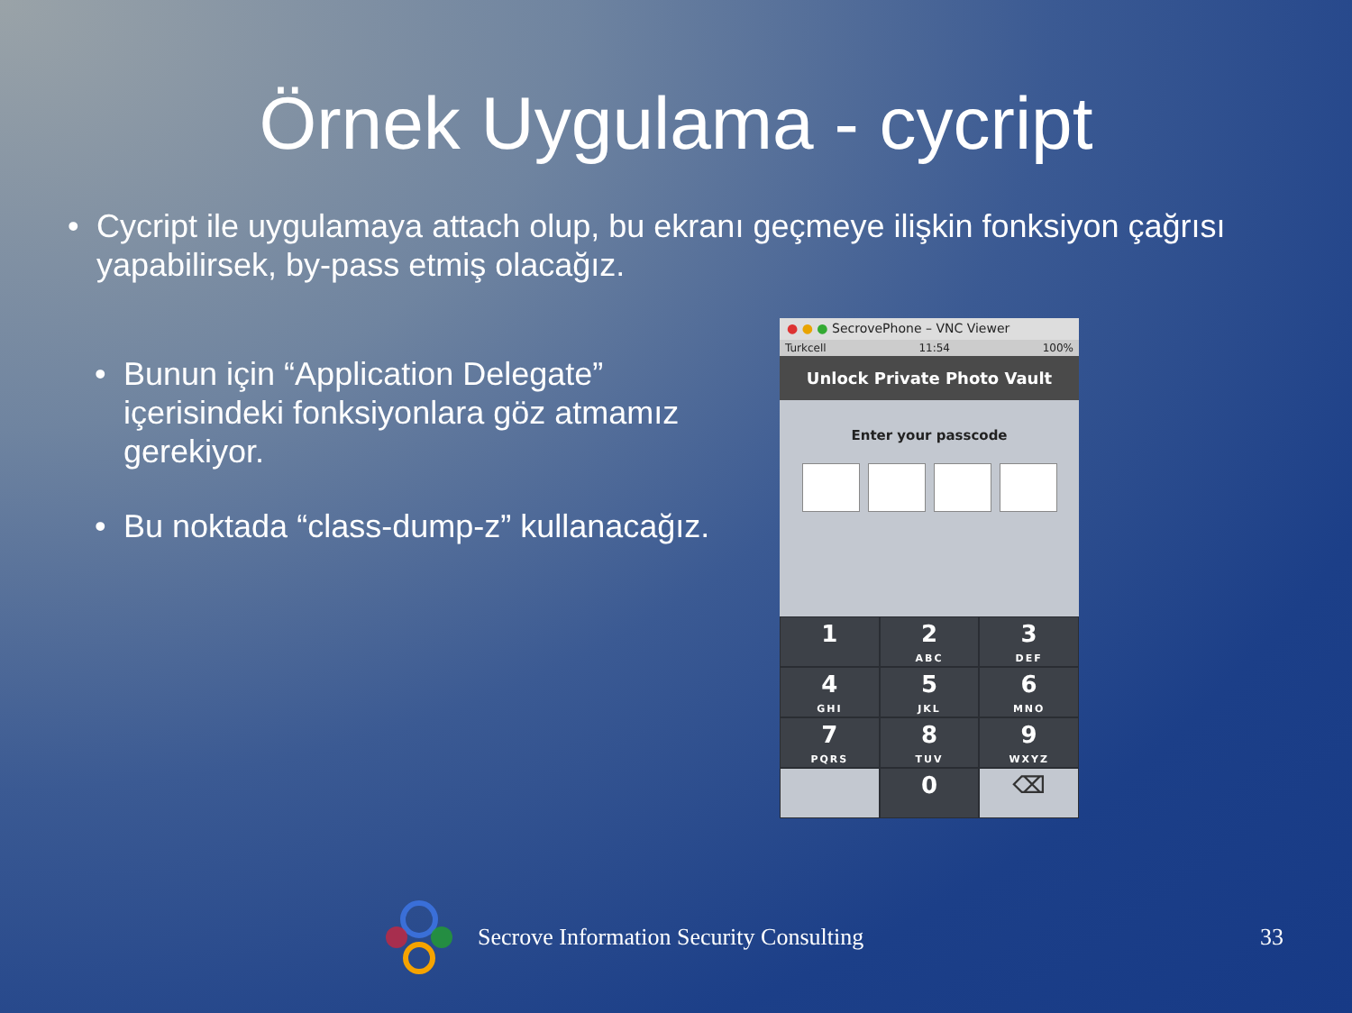Örnek Uygulama - cycript
• Cycript ile uygulamaya attach olup, bu ekranı geçmeye ilişkin fonksiyon çağrısı yapabilirsek, by-pass etmiş olacağız.
• Bunun için “Application Delegate” içerisindeki fonksiyonlara göz atmamız gerekiyor.
• Bu noktada “class-dump-z” kullanacağız.
● ● ● SecrovePhone – VNC Viewer
Turkcell 11:54 100%
Unlock Private Photo Vault
Enter your passcode
1
2
ABC
3
DEF
4
GHI
5
JKL
6
MNO
7
PQRS
8
TUV
9
WXYZ
0
⌫
Secrove Information Security Consulting
33